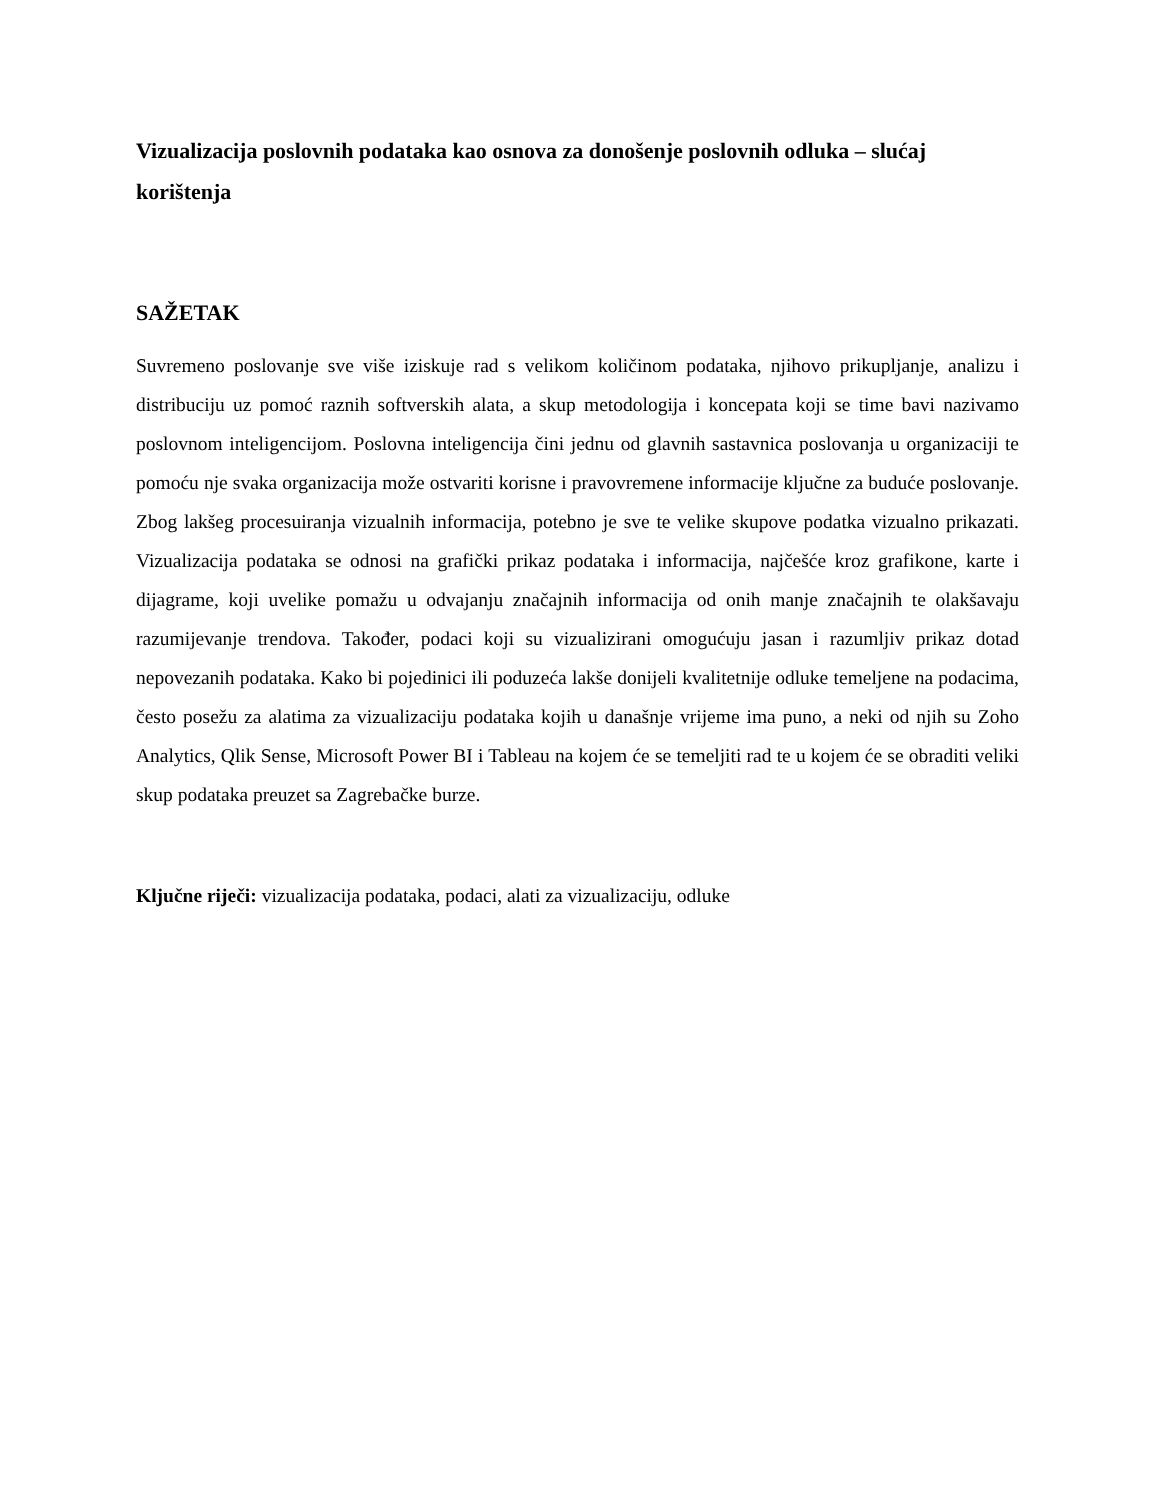Vizualizacija poslovnih podataka kao osnova za donošenje poslovnih odluka – slućaj korištenja
SAŽETAK
Suvremeno poslovanje sve više iziskuje rad s velikom količinom podataka, njihovo prikupljanje, analizu i distribuciju uz pomoć raznih softverskih alata, a skup metodologija i koncepata koji se time bavi nazivamo poslovnom inteligencijom. Poslovna inteligencija čini jednu od glavnih sastavnica poslovanja u organizaciji te pomoću nje svaka organizacija može ostvariti korisne i pravovremene informacije ključne za buduće poslovanje. Zbog lakšeg procesuiranja vizualnih informacija, potebno je sve te velike skupove podatka vizualno prikazati. Vizualizacija podataka se odnosi na grafički prikaz podataka i informacija, najčešće kroz grafikone, karte i dijagrame, koji uvelike pomažu u odvajanju značajnih informacija od onih manje značajnih te olakšavaju razumijevanje trendova. Također, podaci koji su vizualizirani omogućuju jasan i razumljiv prikaz dotad nepovezanih podataka. Kako bi pojedinici ili poduzeća lakše donijeli kvalitetnije odluke temeljene na podacima, često posežu za alatima za vizualizaciju podataka kojih u današnje vrijeme ima puno, a neki od njih su Zoho Analytics, Qlik Sense, Microsoft Power BI i Tableau na kojem će se temeljiti rad te u kojem će se obraditi veliki skup podataka preuzet sa Zagrebačke burze.
Ključne riječi: vizualizacija podataka, podaci, alati za vizualizaciju, odluke